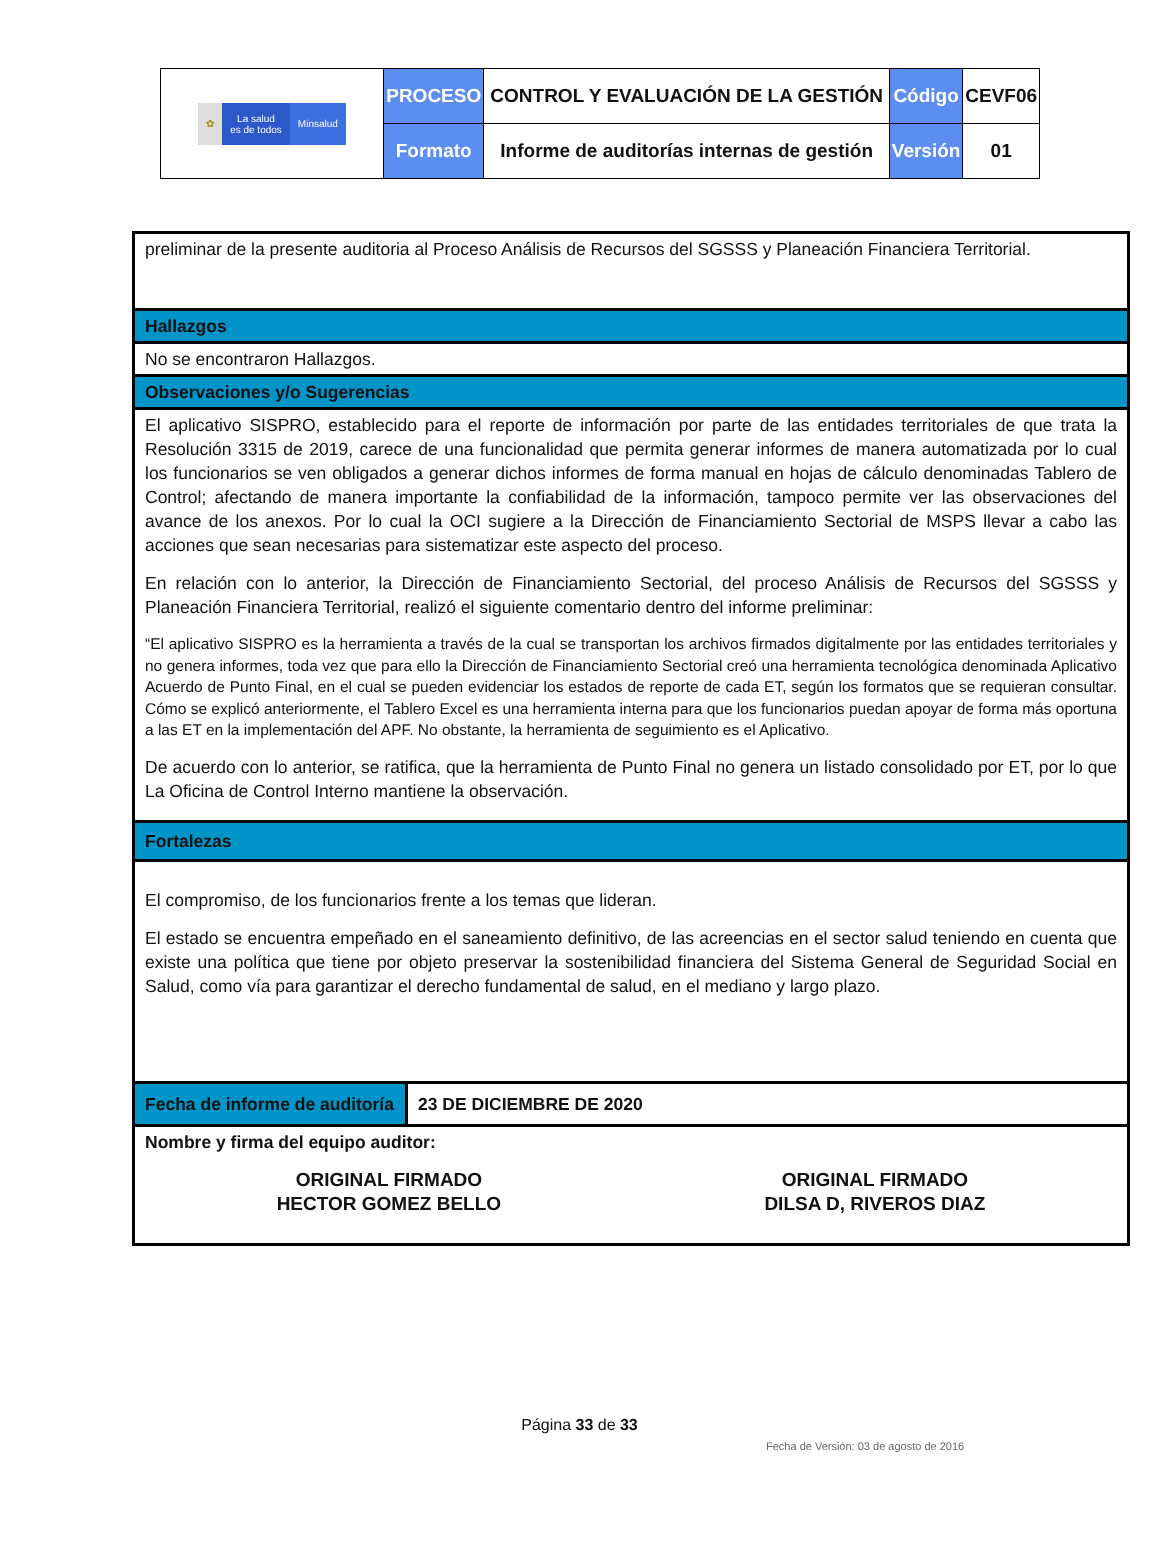| ✿ La salud es de todos Minsalud | PROCESO | CONTROL Y EVALUACIÓN DE LA GESTIÓN | Código | CEVF06 |
| | Formato | Informe de auditorías internas de gestión | Versión | 01 |
| preliminar de la presente auditoria al Proceso Análisis de Recursos del SGSSS y Planeación Financiera Territorial. | |
| Hallazgos | |
| No se encontraron Hallazgos. | |
| Observaciones y/o Sugerencias | |
| El aplicativo SISPRO, establecido para el reporte de información por parte de las entidades territoriales de que trata la Resolución 3315 de 2019, carece de una funcionalidad que permita generar informes de manera automatizada por lo cual los funcionarios se ven obligados a generar dichos informes de forma manual en hojas de cálculo denominadas Tablero de Control; afectando de manera importante la confiabilidad de la información, tampoco permite ver las observaciones del avance de los anexos. Por lo cual la OCI sugiere a la Dirección de Financiamiento Sectorial de MSPS llevar a cabo las acciones que sean necesarias para sistematizar este aspecto del proceso. En relación con lo anterior, la Dirección de Financiamiento Sectorial, del proceso Análisis de Recursos del SGSSS y Planeación Financiera Territorial, realizó el siguiente comentario dentro del informe preliminar: “El aplicativo SISPRO es la herramienta a través de la cual se transportan los archivos firmados digitalmente por las entidades territoriales y no genera informes, toda vez que para ello la Dirección de Financiamiento Sectorial creó una herramienta tecnológica denominada Aplicativo Acuerdo de Punto Final, en el cual se pueden evidenciar los estados de reporte de cada ET, según los formatos que se requieran consultar. Cómo se explicó anteriormente, el Tablero Excel es una herramienta interna para que los funcionarios puedan apoyar de forma más oportuna a las ET en la implementación del APF. No obstante, la herramienta de seguimiento es el Aplicativo. De acuerdo con lo anterior, se ratifica, que la herramienta de Punto Final no genera un listado consolidado por ET, por lo que La Oficina de Control Interno mantiene la observación. | |
| Fortalezas | |
| El compromiso, de los funcionarios frente a los temas que lideran. El estado se encuentra empeñado en el saneamiento definitivo, de las acreencias en el sector salud teniendo en cuenta que existe una política que tiene por objeto preservar la sostenibilidad financiera del Sistema General de Seguridad Social en Salud, como vía para garantizar el derecho fundamental de salud, en el mediano y largo plazo. | |
| Fecha de informe de auditoría | 23 DE DICIEMBRE DE 2020 |
| Nombre y firma del equipo auditor: ORIGINAL FIRMADO HECTOR GOMEZ BELLO ORIGINAL FIRMADO DILSA D, RIVEROS DIAZ | |
Página 33 de 33
Fecha de Versión: 03 de agosto de 2016